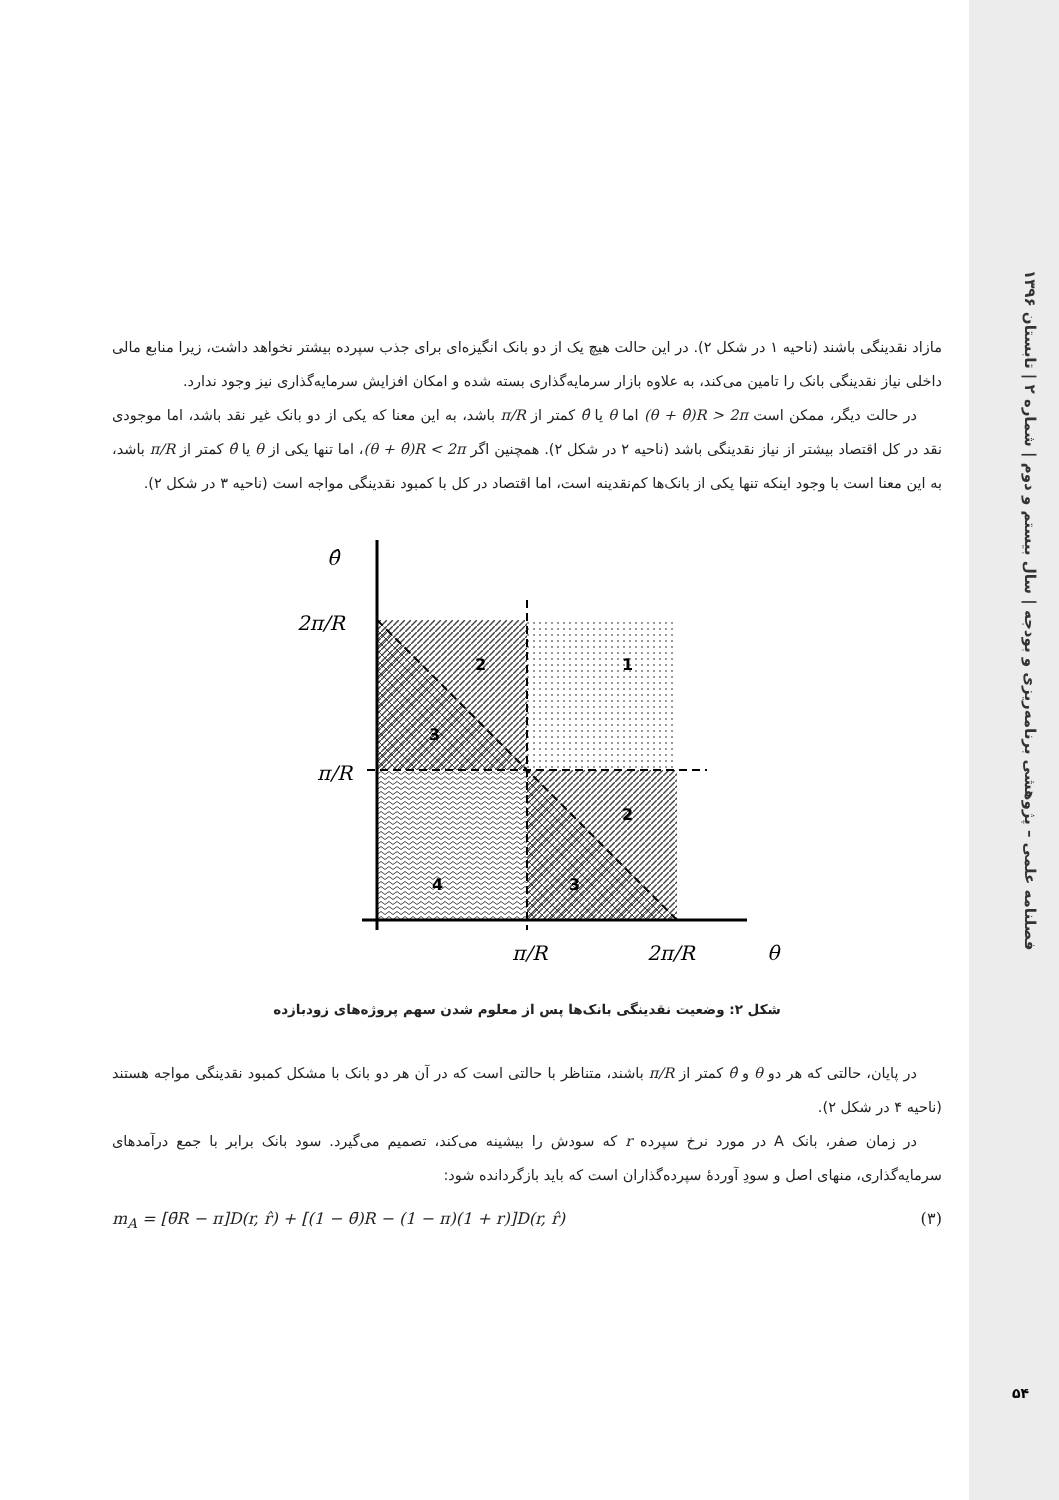فصلنامه علمی – پژوهشی برنامه‌ریزی و بودجه | سال بیستم و دوم | شماره ۲ | تابستان ۱۳۹۶
۵۴
مازاد نقدینگی باشند (ناحیه ۱ در شکل ۲). در این حالت هیچ یک از دو بانک انگیزه‌ای برای جذب سپرده بیشتر نخواهد داشت، زیرا منابع مالی داخلی نیاز نقدینگی بانک را تامین می‌کند، به علاوه بازار سرمایه‌گذاری بسته شده و امکان افزایش سرمایه‌گذاری نیز وجود ندارد.
در حالت دیگر، ممکن است (θ + θ̂)R > 2π اما θ یا θ̂ کمتر از π/R باشد، به این معنا که یکی از دو بانک غیر نقد باشد، اما موجودی نقد در کل اقتصاد بیشتر از نیاز نقدینگی باشد (ناحیه ۲ در شکل ۲). همچنین اگر (θ + θ̂)R < 2π، اما تنها یکی از θ یا θ̂ کمتر از π/R باشد، به این معنا است با وجود اینکه تنها یکی از بانک‌ها کم‌نقدینه است، اما اقتصاد در کل با کمبود نقدینگی مواجه است (ناحیه ۳ در شکل ۲).
θ̂
2π/R
π/R
π/R
2π/R
θ
2
1
3
2
4
3
شکل ۲: وضعیت نقدینگی بانک‌ها پس از معلوم شدن سهم پروژه‌های زودبازده
در پایان، حالتی که هر دو θ و θ̂ کمتر از π/R باشند، متناظر با حالتی است که در آن هر دو بانک با مشکل کمبود نقدینگی مواجه هستند (ناحیه ۴ در شکل ۲).
در زمان صفر، بانک A در مورد نرخ سپرده r که سودش را بیشینه می‌کند، تصمیم می‌گیرد. سود بانک برابر با جمع درآمدهای سرمایه‌گذاری، منهای اصل و سودِ آوردهٔ سپرده‌گذاران است که باید بازگردانده شود:
m<sub>A</sub> = [θ̄R − π]D(r, r̂) + [(1 − θ̄)R − (1 − π)(1 + r)]D(r, r̂) (۳)